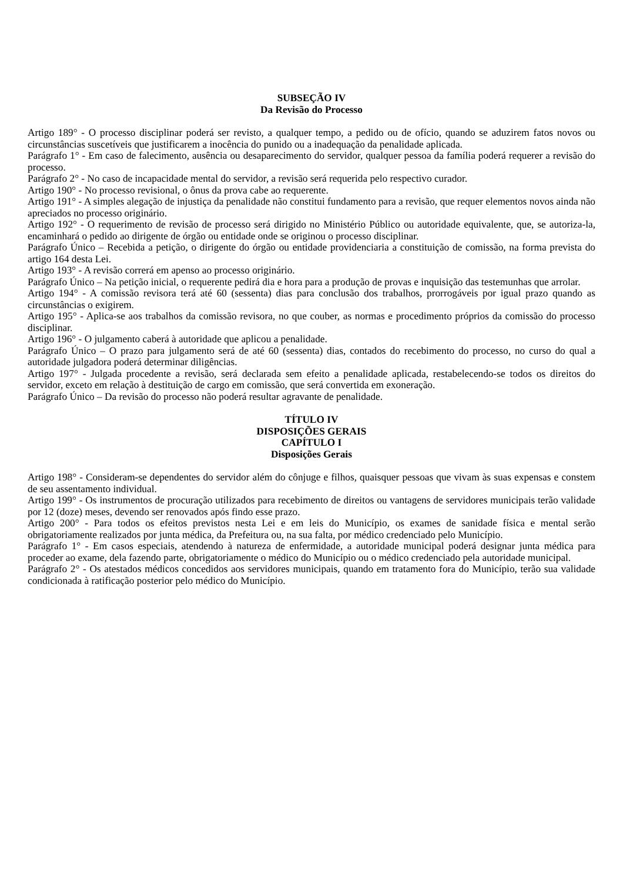SUBSEÇÃO IV
Da Revisão do Processo
Artigo 189° - O processo disciplinar poderá ser revisto, a qualquer tempo, a pedido ou de ofício, quando se aduzirem fatos novos ou circunstâncias suscetíveis que justificarem a inocência do punido ou a inadequação da penalidade aplicada.
Parágrafo 1° - Em caso de falecimento, ausência ou desaparecimento do servidor, qualquer pessoa da família poderá requerer a revisão do processo.
Parágrafo 2° - No caso de incapacidade mental do servidor, a revisão será requerida pelo respectivo curador.
Artigo 190° - No processo revisional, o ônus da prova cabe ao requerente.
Artigo 191° - A simples alegação de injustiça da penalidade não constitui fundamento para a revisão, que requer elementos novos ainda não apreciados no processo originário.
Artigo 192° - O requerimento de revisão de processo será dirigido no Ministério Público ou autoridade equivalente, que, se autoriza-la, encaminhará o pedido ao dirigente de órgão ou entidade onde se originou o processo disciplinar.
Parágrafo Único – Recebida a petição, o dirigente do órgão ou entidade providenciaria a constituição de comissão, na forma prevista do artigo 164 desta Lei.
Artigo 193° - A revisão correrá em apenso ao processo originário.
Parágrafo Único – Na petição inicial, o requerente pedirá dia e hora para a produção de provas e inquisição das testemunhas que arrolar.
Artigo 194° - A comissão revisora terá até 60 (sessenta) dias para conclusão dos trabalhos, prorrogáveis por igual prazo quando as circunstâncias o exigirem.
Artigo 195° - Aplica-se aos trabalhos da comissão revisora, no que couber, as normas e procedimento próprios da comissão do processo disciplinar.
Artigo 196° - O julgamento caberá à autoridade que aplicou a penalidade.
Parágrafo Único – O prazo para julgamento será de até 60 (sessenta) dias, contados do recebimento do processo, no curso do qual a autoridade julgadora poderá determinar diligências.
Artigo 197° - Julgada procedente a revisão, será declarada sem efeito a penalidade aplicada, restabelecendo-se todos os direitos do servidor, exceto em relação à destituição de cargo em comissão, que será convertida em exoneração.
Parágrafo Único – Da revisão do processo não poderá resultar agravante de penalidade.
TÍTULO IV
DISPOSIÇÕES GERAIS
CAPÍTULO I
Disposições Gerais
Artigo 198° - Consideram-se dependentes do servidor além do cônjuge e filhos, quaisquer pessoas que vivam às suas expensas e constem de seu assentamento individual.
Artigo 199° - Os instrumentos de procuração utilizados para recebimento de direitos ou vantagens de servidores municipais terão validade por 12 (doze) meses, devendo ser renovados após findo esse prazo.
Artigo 200° - Para todos os efeitos previstos nesta Lei e em leis do Município, os exames de sanidade física e mental serão obrigatoriamente realizados por junta médica, da Prefeitura ou, na sua falta, por médico credenciado pelo Município.
Parágrafo 1° - Em casos especiais, atendendo à natureza de enfermidade, a autoridade municipal poderá designar junta médica para proceder ao exame, dela fazendo parte, obrigatoriamente o médico do Município ou o médico credenciado pela autoridade municipal.
Parágrafo 2° - Os atestados médicos concedidos aos servidores municipais, quando em tratamento fora do Município, terão sua validade condicionada à ratificação posterior pelo médico do Município.